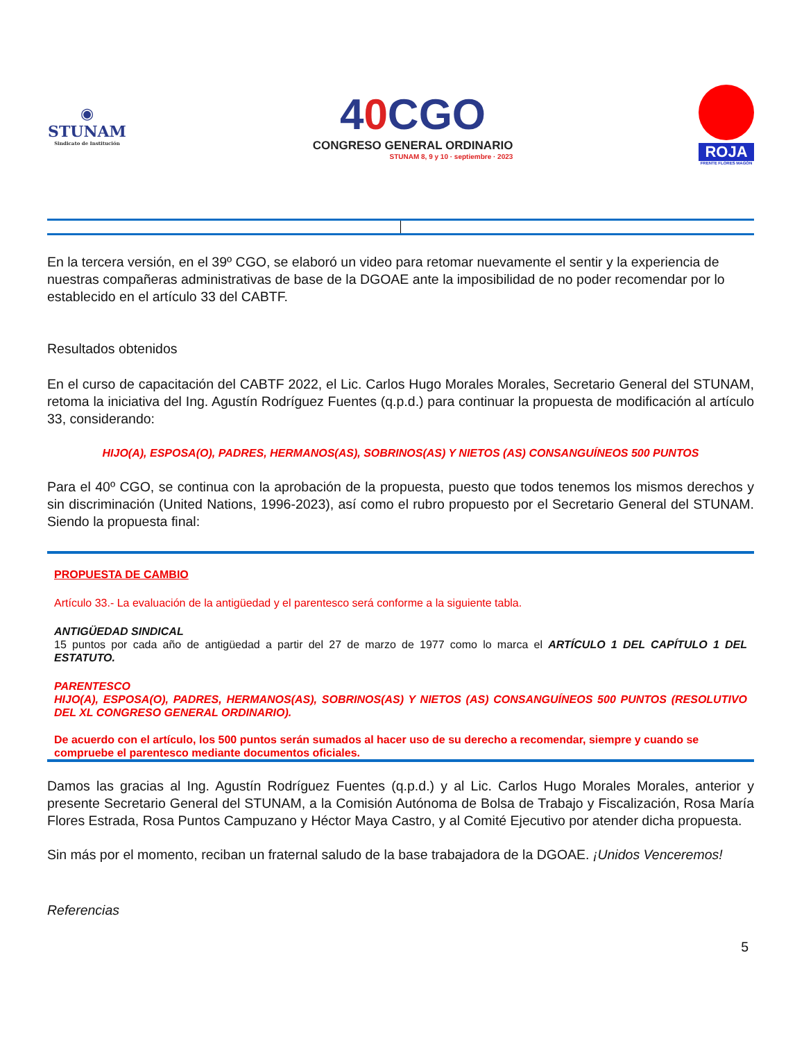◉
STUNAM
Sindicato de Institución
40 CGO
CONGRESO GENERAL ORDINARIO
STUNAM 8, 9 y 10 · septiembre · 2023
ROJA
FRENTE FLORES MAGÓN
En la tercera versión, en el 39º CGO, se elaboró un video para retomar nuevamente el sentir y la experiencia de nuestras compañeras administrativas de base de la DGOAE ante la imposibilidad de no poder recomendar por lo establecido en el artículo 33 del CABTF.
Resultados obtenidos
En el curso de capacitación del CABTF 2022, el Lic. Carlos Hugo Morales Morales, Secretario General del STUNAM, retoma la iniciativa del Ing. Agustín Rodríguez Fuentes (q.p.d.) para continuar la propuesta de modificación al artículo 33, considerando:
HIJO(A), ESPOSA(O), PADRES, HERMANOS(AS), SOBRINOS(AS) Y NIETOS (AS) CONSANGUÍNEOS 500 PUNTOS
Para el 40º CGO, se continua con la aprobación de la propuesta, puesto que todos tenemos los mismos derechos y sin discriminación (United Nations, 1996-2023), así como el rubro propuesto por el Secretario General del STUNAM. Siendo la propuesta final:
PROPUESTA DE CAMBIO
Artículo 33.- La evaluación de la antigüedad y el parentesco será conforme a la siguiente tabla.
ANTIGÜEDAD SINDICAL
15 puntos por cada año de antigüedad a partir del 27 de marzo de 1977 como lo marca el ARTÍCULO 1 DEL CAPÍTULO 1 DEL ESTATUTO.
PARENTESCO
HIJO(A), ESPOSA(O), PADRES, HERMANOS(AS), SOBRINOS(AS) Y NIETOS (AS) CONSANGUÍNEOS 500 PUNTOS (RESOLUTIVO DEL XL CONGRESO GENERAL ORDINARIO).
De acuerdo con el artículo, los 500 puntos serán sumados al hacer uso de su derecho a recomendar, siempre y cuando se compruebe el parentesco mediante documentos oficiales.
Damos las gracias al Ing. Agustín Rodríguez Fuentes (q.p.d.) y al Lic. Carlos Hugo Morales Morales, anterior y presente Secretario General del STUNAM, a la Comisión Autónoma de Bolsa de Trabajo y Fiscalización, Rosa María Flores Estrada, Rosa Puntos Campuzano y Héctor Maya Castro, y al Comité Ejecutivo por atender dicha propuesta.
Sin más por el momento, reciban un fraternal saludo de la base trabajadora de la DGOAE. ¡Unidos Venceremos!
Referencias
5